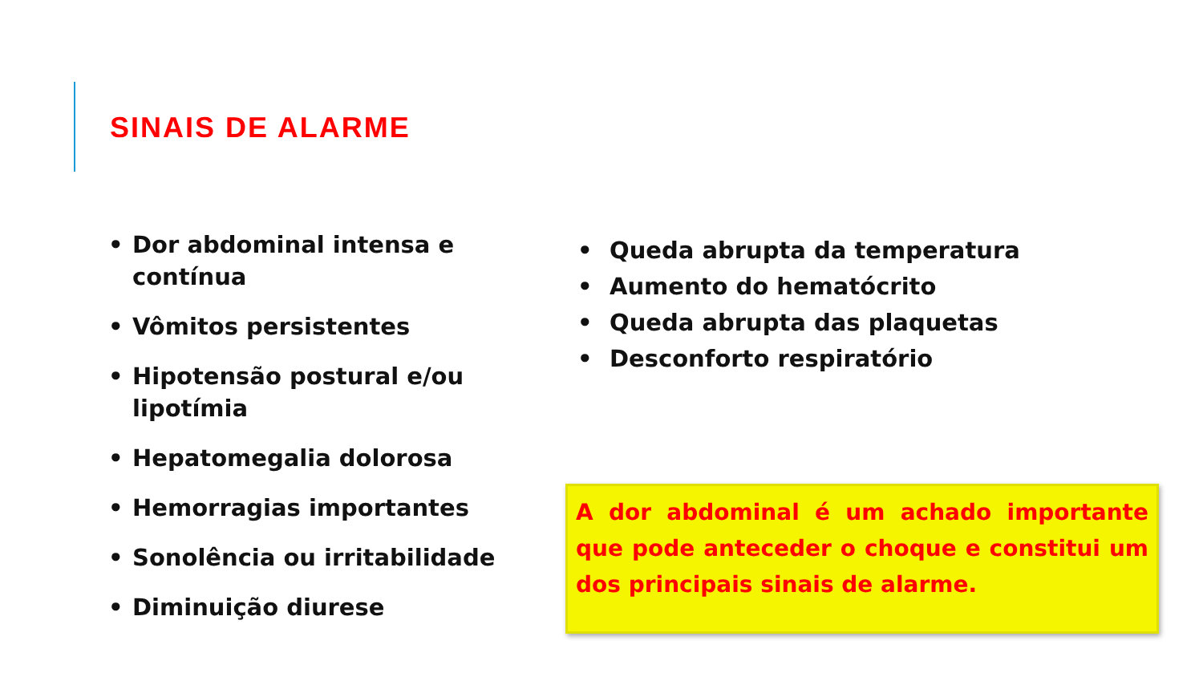SINAIS DE ALARME
• Dor abdominal intensa e contínua
• Vômitos persistentes
• Hipotensão postural e/ou lipotímia
• Hepatomegalia dolorosa
• Hemorragias importantes
• Sonolência ou irritabilidade
• Diminuição diurese
• Queda abrupta da temperatura
• Aumento do hematócrito
• Queda abrupta das plaquetas
• Desconforto respiratório
A dor abdominal é um achado importante que pode anteceder o choque e constitui um dos principais sinais de alarme.